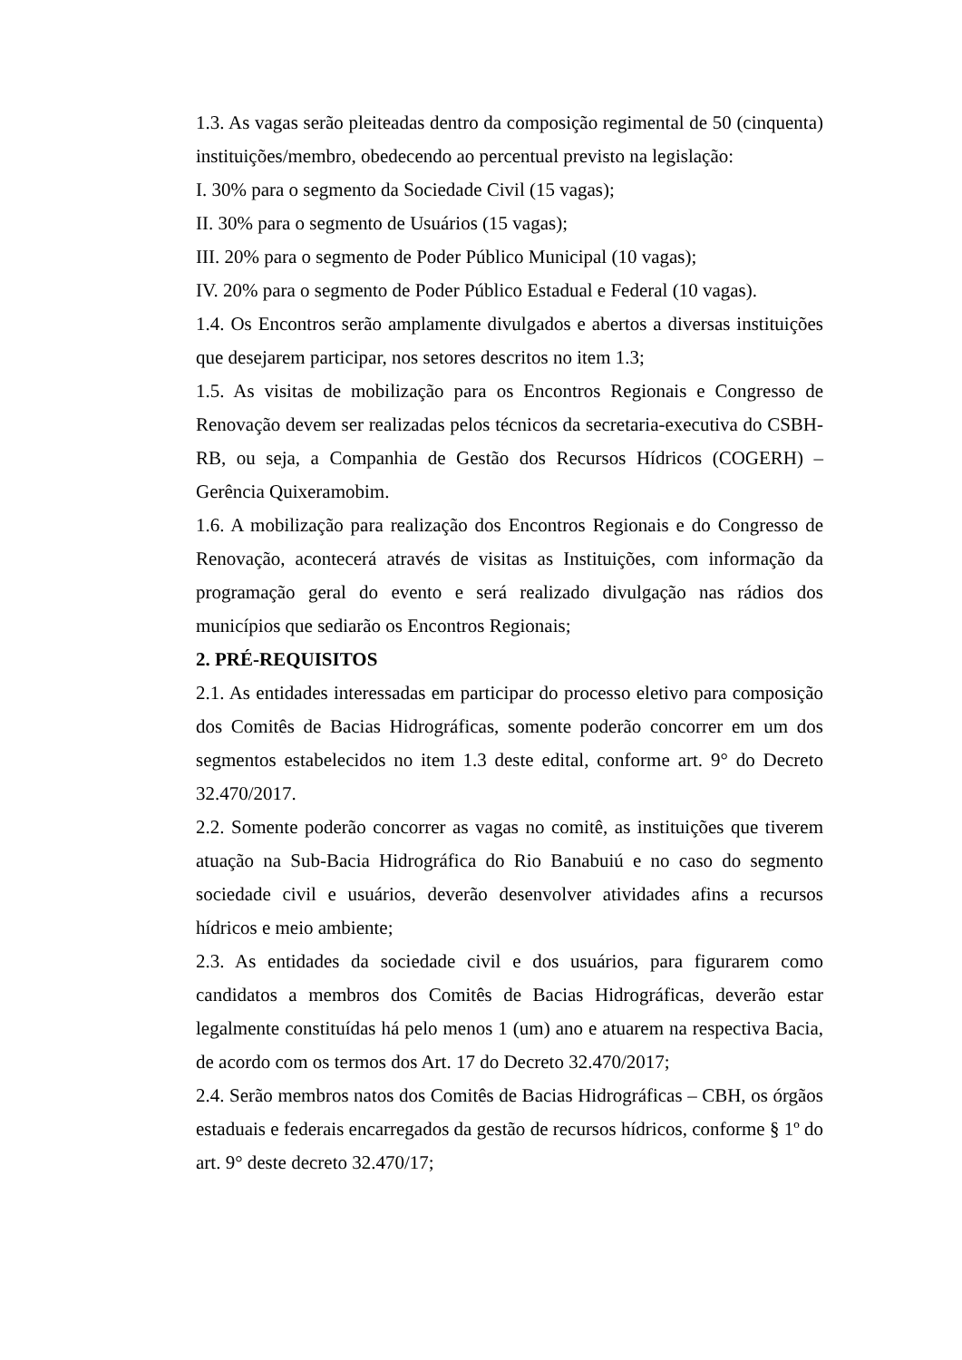1.3. As vagas serão pleiteadas dentro da composição regimental de 50 (cinquenta) instituições/membro, obedecendo ao percentual previsto na legislação:
I. 30% para o segmento da Sociedade Civil (15 vagas);
II. 30% para o segmento de Usuários (15 vagas);
III. 20% para o segmento de Poder Público Municipal (10 vagas);
IV. 20% para o segmento de Poder Público Estadual e Federal (10 vagas).
1.4. Os Encontros serão amplamente divulgados e abertos a diversas instituições que desejarem participar, nos setores descritos no item 1.3;
1.5. As visitas de mobilização para os Encontros Regionais e Congresso de Renovação devem ser realizadas pelos técnicos da secretaria-executiva do CSBH-RB, ou seja, a Companhia de Gestão dos Recursos Hídricos (COGERH) – Gerência Quixeramobim.
1.6. A mobilização para realização dos Encontros Regionais e do Congresso de Renovação, acontecerá através de visitas as Instituições, com informação da programação geral do evento e será realizado divulgação nas rádios dos municípios que sediarão os Encontros Regionais;
2. PRÉ-REQUISITOS
2.1. As entidades interessadas em participar do processo eletivo para composição dos Comitês de Bacias Hidrográficas, somente poderão concorrer em um dos segmentos estabelecidos no item 1.3 deste edital, conforme art. 9° do Decreto 32.470/2017.
2.2. Somente poderão concorrer as vagas no comitê, as instituições que tiverem atuação na Sub-Bacia Hidrográfica do Rio Banabuiú e no caso do segmento sociedade civil e usuários, deverão desenvolver atividades afins a recursos hídricos e meio ambiente;
2.3. As entidades da sociedade civil e dos usuários, para figurarem como candidatos a membros dos Comitês de Bacias Hidrográficas, deverão estar legalmente constituídas há pelo menos 1 (um) ano e atuarem na respectiva Bacia, de acordo com os termos dos Art. 17 do Decreto 32.470/2017;
2.4. Serão membros natos dos Comitês de Bacias Hidrográficas – CBH, os órgãos estaduais e federais encarregados da gestão de recursos hídricos, conforme § 1º do art. 9° deste decreto 32.470/17;